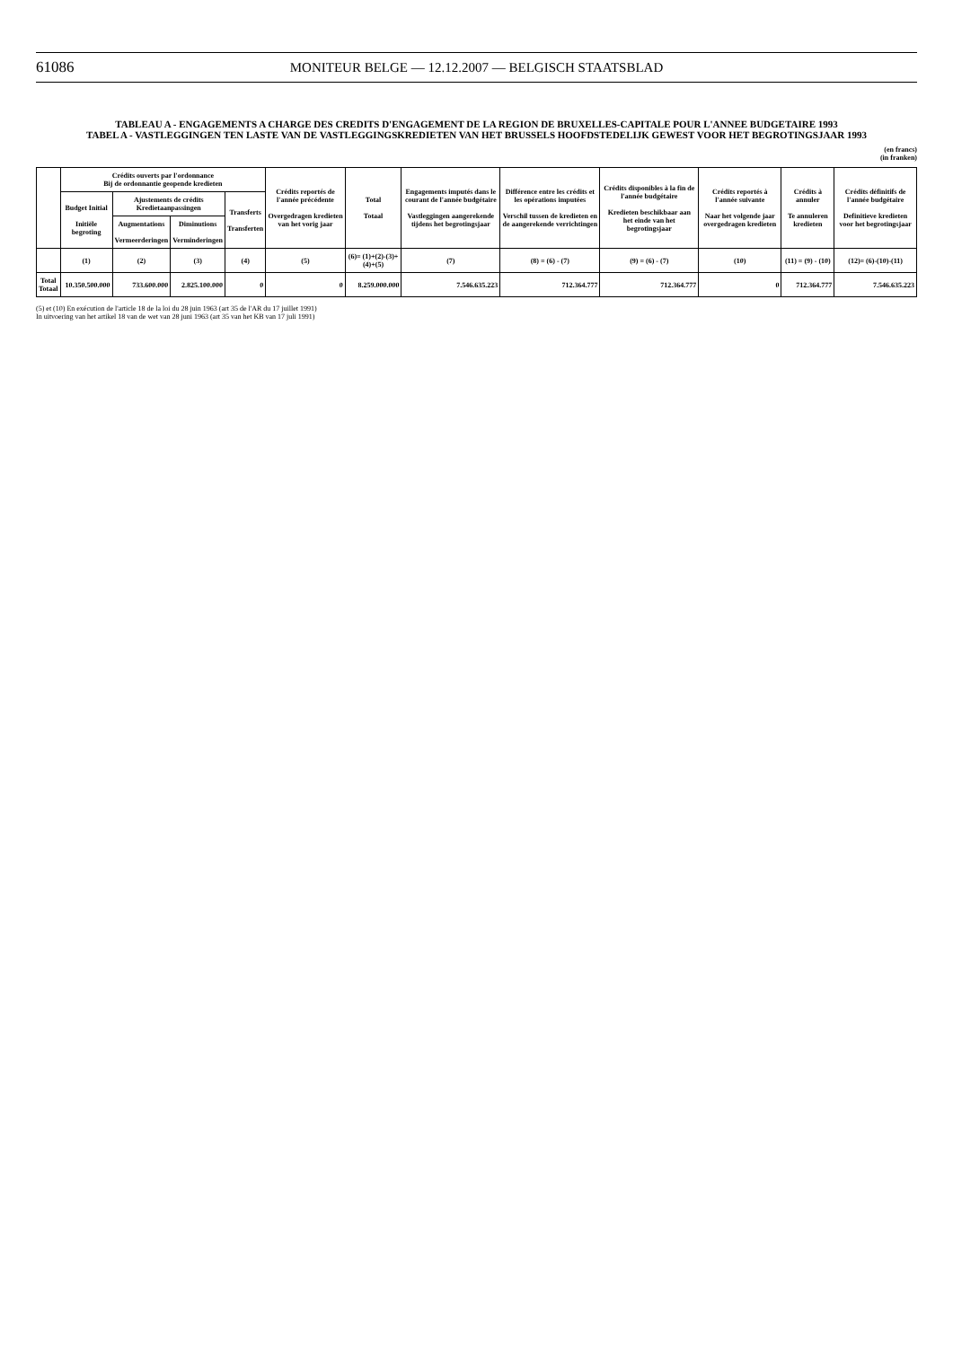61086
MONITEUR BELGE — 12.12.2007 — BELGISCH STAATSBLAD
TABLEAU A - ENGAGEMENTS A CHARGE DES CREDITS D'ENGAGEMENT DE LA REGION DE BRUXELLES-CAPITALE POUR L'ANNEE BUDGETAIRE 1993
TABEL A - VASTLEGGINGEN TEN LASTE VAN DE VASTLEGGINGSKREDIETEN VAN HET BRUSSELS HOOFDSTEDELIJK GEWEST VOOR HET BEGROTINGSJAAR 1993
(en francs)
(in franken)
| | Crédits ouverts par l'ordonnance Bij de ordonnantie geopende kredieten | | | | Crédits reportés de l'année précédente Overgedragen kredieten van het vorig jaar | Total Totaal | Engagements imputés dans le courant de l'année budgétaire Vastleggingen aangerekende tijdens het begrotingsjaar | Différence entre les crédits et les opérations imputées Verschil tussen de kredieten en de aangerekende verrichtingen | Crédits disponibles à la fin de l'année budgétaire Kredieten beschikbaar aan het einde van het begrotingsjaar | Crédits reportés à l'année suivante Naar het volgende jaar overgedragen kredieten | Crédits à annuler Te annuleren kredieten | Crédits définitifs de l'année budgétaire Definitieve kredieten voor het begrotingsjaar |
| --- | --- | --- | --- | --- | --- | --- | --- | --- | --- | --- | --- | --- |
| | Budget Initial Initiële begroting | Ajustements de crédits Kredietaanpassingen | | Transferts Transferten | | | | | | | | |
| | | Augmentations Vermeerderingen | Diminutions Verminderingen | | | | | | | | | |
| | (1) | (2) | (3) | (4) | (5) | (6)= (1)+(2)-(3)+(4)+(5) | (7) | (8) = (6) - (7) | (9) = (6) - (7) | (10) | (11) = (9) - (10) | (12)= (6)-(10)-(11) |
| Total Totaal | 10.350.500.000 | 733.600.000 | 2.825.100.000 | 0 | 0 | 8.259.000.000 | 7.546.635.223 | 712.364.777 | 712.364.777 | 0 | 712.364.777 | 7.546.635.223 |
(5) et (10) En exécution de l'article 18 de la loi du 28 juin 1963 (art 35 de l'AR du 17 juillet 1991)
In uitvoering van het artikel 18 van de wet van 28 juni 1963 (art 35 van het KB van 17 juli 1991)